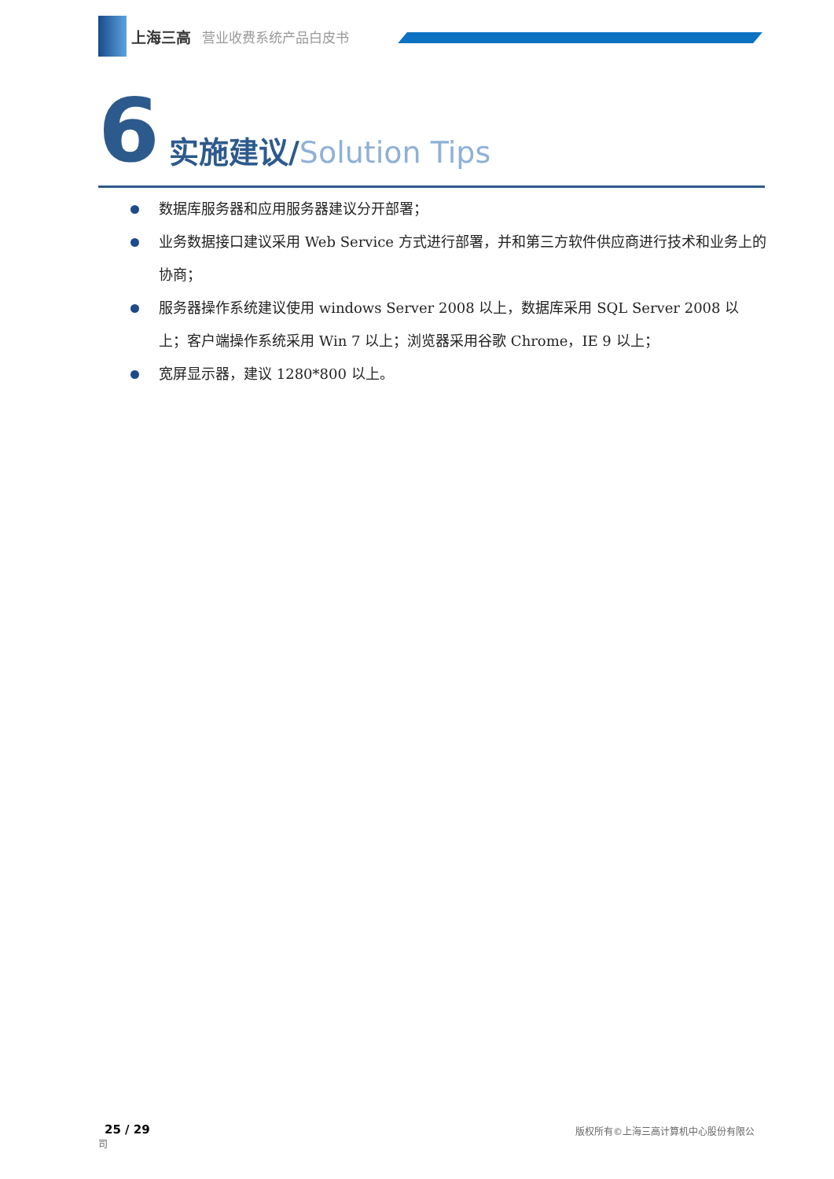上海三高 营业收费系统产品白皮书
6 实施建议/Solution Tips
数据库服务器和应用服务器建议分开部署；
业务数据接口建议采用 Web Service 方式进行部署，并和第三方软件供应商进行技术和业务上的协商；
服务器操作系统建议使用 windows Server 2008 以上，数据库采用 SQL Server 2008 以上；客户端操作系统采用 Win 7 以上；浏览器采用谷歌 Chrome，IE 9 以上；
宽屏显示器，建议 1280*800 以上。
25 / 29
司
版权所有©上海三高计算机中心股份有限公